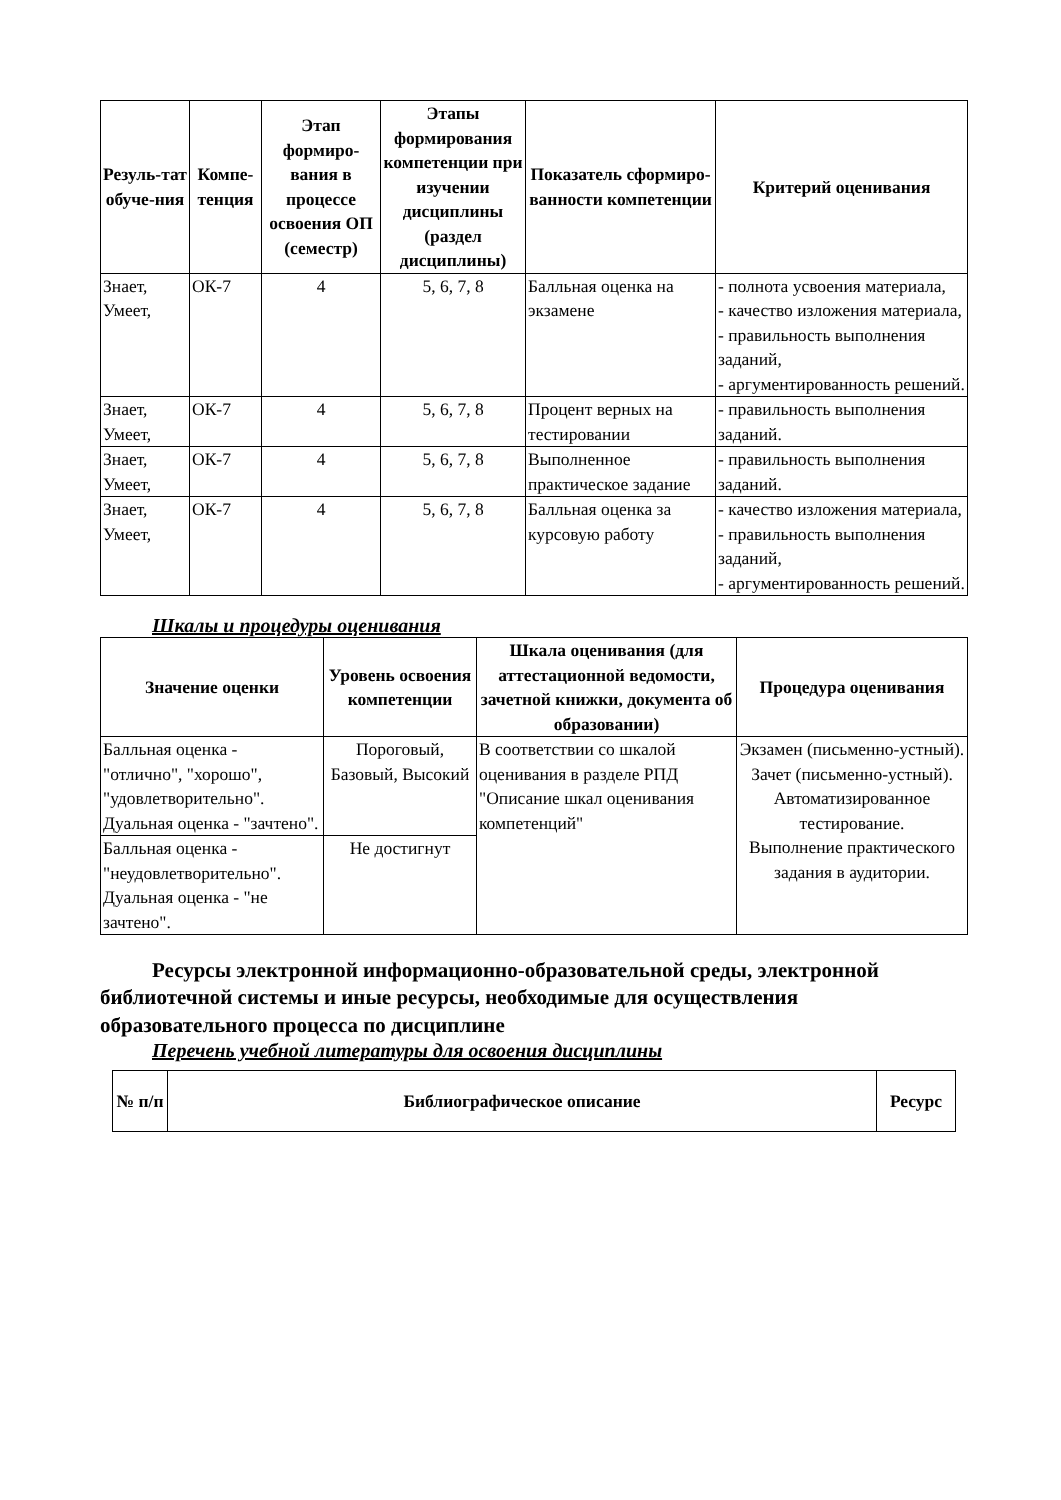| Резуль-тат обуче-ния | Компе-тенция | Этап формиро-вания в процессе освоения ОП (семестр) | Этапы формирования компетенции при изучении дисциплины (раздел дисциплины) | Показатель сформиро-ванности компетенции | Критерий оценивания |
| --- | --- | --- | --- | --- | --- |
| Знает, Умеет, | ОК-7 | 4 | 5, 6, 7, 8 | Балльная оценка на экзамене | - полнота усвоения материала, - качество изложения материала, - правильность выполнения заданий, - аргументированность решений. |
| Знает, Умеет, | ОК-7 | 4 | 5, 6, 7, 8 | Процент верных на тестировании | - правильность выполнения заданий. |
| Знает, Умеет, | ОК-7 | 4 | 5, 6, 7, 8 | Выполненное практическое задание | - правильность выполнения заданий. |
| Знает, Умеет, | ОК-7 | 4 | 5, 6, 7, 8 | Балльная оценка за курсовую работу | - качество изложения материала, - правильность выполнения заданий, - аргументированность решений. |
Шкалы и процедуры оценивания
| Значение оценки | Уровень освоения компетенции | Шкала оценивания (для аттестационной ведомости, зачетной книжки, документа об образовании) | Процедура оценивания |
| --- | --- | --- | --- |
| Балльная оценка - "отлично", "хорошо", "удовлетворительно". Дуальная оценка - "зачтено". | Пороговый, Базовый, Высокий | В соответствии со шкалой оценивания в разделе РПД "Описание шкал оценивания компетенций" | Экзамен (письменно-устный). Зачет (письменно-устный). Автоматизированное тестирование. Выполнение практического задания в аудитории. |
| Балльная оценка - "неудовлетворительно". Дуальная оценка - "не зачтено". | Не достигнут | | |
Ресурсы электронной информационно-образовательной среды, электронной библиотечной системы и иные ресурсы, необходимые для осуществления образовательного процесса по дисциплине
Перечень учебной литературы для освоения дисциплины
| № п/п | Библиографическое описание | Ресурс |
| --- | --- | --- |